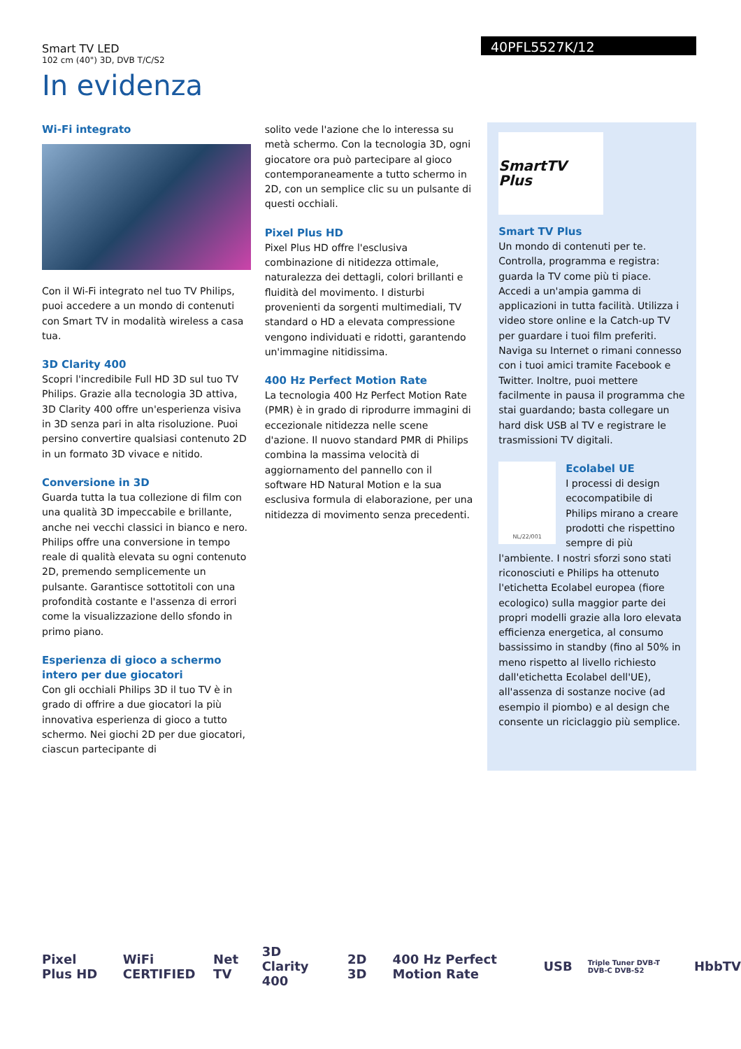Smart TV LED
102 cm (40") 3D, DVB T/C/S2
40PFL5527K/12
In evidenza
Wi-Fi integrato
Con il Wi-Fi integrato nel tuo TV Philips, puoi accedere a un mondo di contenuti con Smart TV in modalità wireless a casa tua.
3D Clarity 400
Scopri l'incredibile Full HD 3D sul tuo TV Philips. Grazie alla tecnologia 3D attiva, 3D Clarity 400 offre un'esperienza visiva in 3D senza pari in alta risoluzione. Puoi persino convertire qualsiasi contenuto 2D in un formato 3D vivace e nitido.
Conversione in 3D
Guarda tutta la tua collezione di film con una qualità 3D impeccabile e brillante, anche nei vecchi classici in bianco e nero. Philips offre una conversione in tempo reale di qualità elevata su ogni contenuto 2D, premendo semplicemente un pulsante. Garantisce sottotitoli con una profondità costante e l'assenza di errori come la visualizzazione dello sfondo in primo piano.
Esperienza di gioco a schermo intero per due giocatori
Con gli occhiali Philips 3D il tuo TV è in grado di offrire a due giocatori la più innovativa esperienza di gioco a tutto schermo. Nei giochi 2D per due giocatori, ciascun partecipante di
solito vede l'azione che lo interessa su metà schermo. Con la tecnologia 3D, ogni giocatore ora può partecipare al gioco contemporaneamente a tutto schermo in 2D, con un semplice clic su un pulsante di questi occhiali.
Pixel Plus HD
Pixel Plus HD offre l'esclusiva combinazione di nitidezza ottimale, naturalezza dei dettagli, colori brillanti e fluidità del movimento. I disturbi provenienti da sorgenti multimediali, TV standard o HD a elevata compressione vengono individuati e ridotti, garantendo un'immagine nitidissima.
400 Hz Perfect Motion Rate
La tecnologia 400 Hz Perfect Motion Rate (PMR) è in grado di riprodurre immagini di eccezionale nitidezza nelle scene d'azione. Il nuovo standard PMR di Philips combina la massima velocità di aggiornamento del pannello con il software HD Natural Motion e la sua esclusiva formula di elaborazione, per una nitidezza di movimento senza precedenti.
SmartTV Plus
Smart TV Plus
Un mondo di contenuti per te. Controlla, programma e registra: guarda la TV come più ti piace.
Accedi a un'ampia gamma di applicazioni in tutta facilità. Utilizza i video store online e la Catch-up TV per guardare i tuoi film preferiti. Naviga su Internet o rimani connesso con i tuoi amici tramite Facebook e Twitter. Inoltre, puoi mettere facilmente in pausa il programma che stai guardando; basta collegare un hard disk USB al TV e registrare le trasmissioni TV digitali.
NL/22/001
Ecolabel UE
I processi di design ecocompatibile di Philips mirano a creare prodotti che rispettino sempre di più l'ambiente. I nostri sforzi sono stati riconosciuti e Philips ha ottenuto l'etichetta Ecolabel europea (fiore ecologico) sulla maggior parte dei propri modelli grazie alla loro elevata efficienza energetica, al consumo bassissimo in standby (fino al 50% in meno rispetto al livello richiesto dall'etichetta Ecolabel dell'UE), all'assenza di sostanze nocive (ad esempio il piombo) e al design che consente un riciclaggio più semplice.
Pixel Plus HD WiFi CERTIFIED Net TV 3D Clarity 400 2D 3D 400 Hz Perfect Motion Rate USB
Triple Tuner DVB-T DVB-C DVB-S2
HbbTV